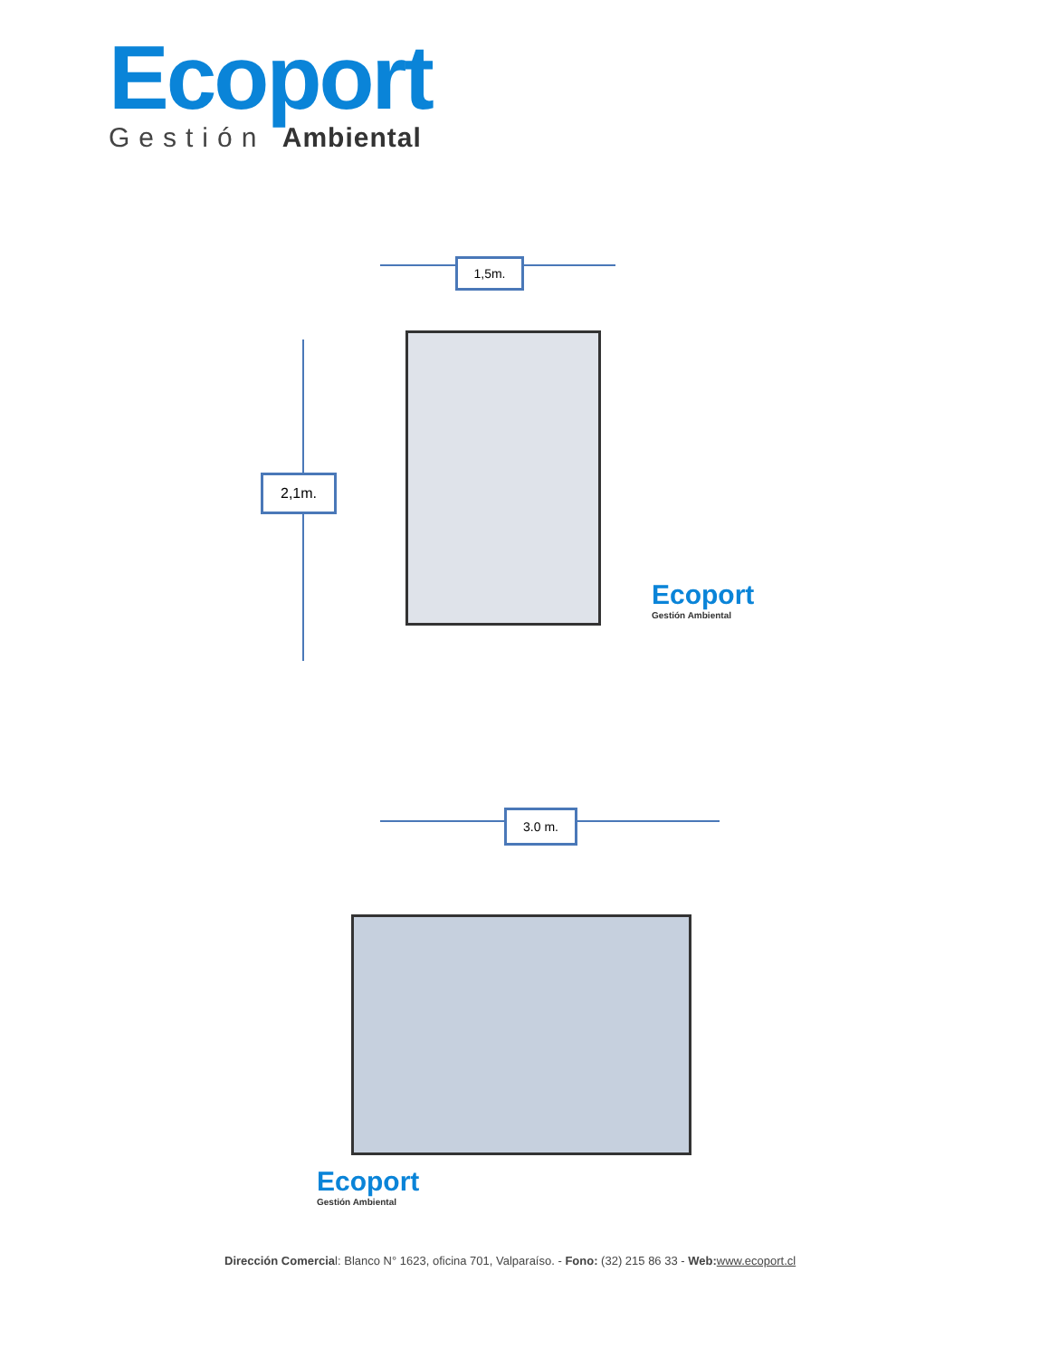Ecoport
Gestión Ambiental
1,5m.
2,1m.
Ecoport
Gestión Ambiental
3.0 m.
Ecoport
Gestión Ambiental
Dirección Comercial: Blanco N° 1623, oficina 701, Valparaíso. - Fono: (32) 215 86 33 - Web: www.ecoport.cl